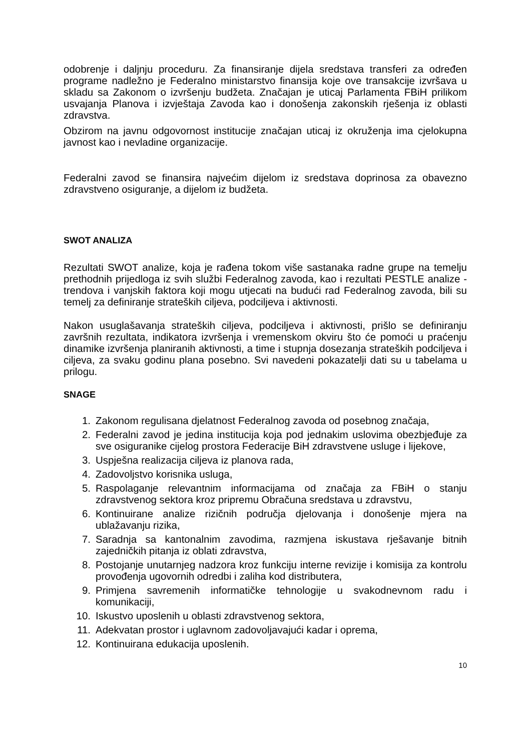odobrenje i daljnju proceduru. Za finansiranje dijela sredstava transferi za određen programe nadležno je Federalno ministarstvo finansija koje ove transakcije izvršava u skladu sa Zakonom o izvršenju budžeta. Značajan je uticaj Parlamenta FBiH prilikom usvajanja Planova i izvještaja Zavoda kao i donošenja zakonskih rješenja iz oblasti zdravstva.
Obzirom na javnu odgovornost institucije značajan uticaj iz okruženja ima cjelokupna javnost kao i nevladine organizacije.
Federalni zavod se finansira najvećim dijelom iz sredstava doprinosa za obavezno zdravstveno osiguranje, a dijelom iz budžeta.
SWOT ANALIZA
Rezultati SWOT analize, koja je rađena tokom više sastanaka radne grupe na temelju prethodnih prijedloga iz svih službi Federalnog zavoda, kao i rezultati PESTLE analize - trendova i vanjskih faktora koji mogu utjecati na budući rad Federalnog zavoda, bili su temelj za definiranje strateških ciljeva, podciljeva i aktivnosti.
Nakon usuglašavanja strateških ciljeva, podciljeva i aktivnosti, prišlo se definiranju završnih rezultata, indikatora izvršenja i vremenskom okviru što će pomoći u praćenju dinamike izvršenja planiranih aktivnosti, a time i stupnja dosezanja strateških podciljeva i ciljeva, za svaku godinu plana posebno. Svi navedeni pokazatelji dati su u tabelama u prilogu.
SNAGE
1. Zakonom regulisana djelatnost Federalnog zavoda od posebnog značaja,
2. Federalni zavod je jedina institucija koja pod jednakim uslovima obezbjeđuje za sve osiguranike cijelog prostora Federacije BiH zdravstvene usluge i lijekove,
3. Uspješna realizacija ciljeva iz planova rada,
4. Zadovoljstvo korisnika usluga,
5. Raspolaganje relevantnim informacijama od značaja za FBiH o stanju zdravstvenog sektora kroz pripremu Obračuna sredstava u zdravstvu,
6. Kontinuirane analize rizičnih područja djelovanja i donošenje mjera na ublažavanju rizika,
7. Saradnja sa kantonalnim zavodima, razmjena iskustava rješavanje bitnih zajedničkih pitanja iz oblati zdravstva,
8. Postojanje unutarnjeg nadzora kroz funkciju interne revizije i komisija za kontrolu provođenja ugovornih odredbi i zaliha kod distributera,
9. Primjena savremenih informatičke tehnologije u svakodnevnom radu i komunikaciji,
10. Iskustvo uposlenih u oblasti zdravstvenog sektora,
11. Adekvatan prostor i uglavnom zadovoljavajući kadar i oprema,
12. Kontinuirana edukacija uposlenih.
10